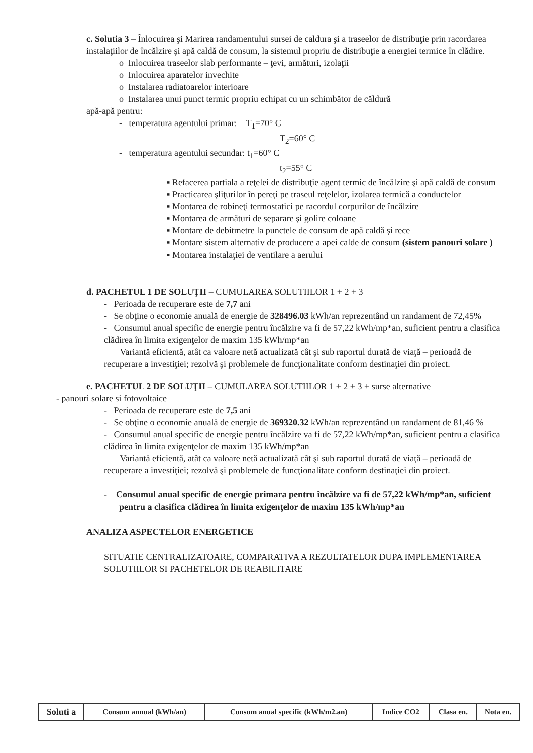c. Solutia 3 – Înlocuirea şi Marirea randamentului sursei de caldura şi a traseelor de distribuţie prin racordarea instalaţiilor de încălzire şi apă caldă de consum, la sistemul propriu de distribuţie a energiei termice în clădire.
o Inlocuirea traseelor slab performante – ţevi, armături, izolaţii
o Inlocuirea aparatelor invechite
o Instalarea radiatoarelor interioare
o Instalarea unui punct termic propriu echipat cu un schimbător de căldură
apă-apă pentru:
- temperatura agentului primar: T<sub>1</sub>=70° C
T<sub>2</sub>=60° C
- temperatura agentului secundar: t<sub>1</sub>=60° C
t<sub>2</sub>=55° C
▪ Refacerea partiala a reţelei de distribuţie agent termic de încălzire şi apă caldă de consum
▪ Practicarea şliţurilor în pereţi pe traseul reţelelor, izolarea termică a conductelor
▪ Montarea de robineţi termostatici pe racordul corpurilor de încălzire
▪ Montarea de armături de separare şi golire coloane
▪ Montare de debitmetre la punctele de consum de apă caldă şi rece
▪ Montare sistem alternativ de producere a apei calde de consum (sistem panouri solare )
▪ Montarea instalaţiei de ventilare a aerului
d. PACHETUL 1 DE SOLUŢII – CUMULAREA SOLUTIILOR 1 + 2 + 3
- Perioada de recuperare este de 7,7 ani
- Se obţine o economie anuală de energie de 328496.03 kWh/an reprezentând un randament de 72,45%
- Consumul anual specific de energie pentru încălzire va fi de 57,22 kWh/mp*an, suficient pentru a clasifica clădirea în limita exigenţelor de maxim 135 kWh/mp*an
Variantă eficientă, atât ca valoare netă actualizată cât şi sub raportul durată de viaţă – perioadă de recuperare a investiţiei; rezolvă şi problemele de funcţionalitate conform destinaţiei din proiect.
e. PACHETUL 2 DE SOLUŢII – CUMULAREA SOLUTIILOR 1 + 2 + 3 + surse alternative
- panouri solare si fotovoltaice
- Perioada de recuperare este de 7,5 ani
- Se obţine o economie anuală de energie de 369320.32 kWh/an reprezentând un randament de 81,46 %
- Consumul anual specific de energie pentru încălzire va fi de 57,22 kWh/mp*an, suficient pentru a clasifica clădirea în limita exigenţelor de maxim 135 kWh/mp*an
Variantă eficientă, atât ca valoare netă actualizată cât şi sub raportul durată de viaţă – perioadă de recuperare a investiţiei; rezolvă şi problemele de funcţionalitate conform destinaţiei din proiect.
- Consumul anual specific de energie primara pentru încălzire va fi de 57,22 kWh/mp*an, suficient pentru a clasifica clădirea în limita exigenţelor de maxim 135 kWh/mp*an
ANALIZA ASPECTELOR ENERGETICE
SITUATIE CENTRALIZATOARE, COMPARATIVA A REZULTATELOR DUPA IMPLEMENTAREA SOLUTIILOR SI PACHETELOR DE REABILITARE
| Soluti a | Consum annual (kWh/an) | Consum anual specific (kWh/m2.an) | Indice CO2 | Clasa en. | Nota en. |